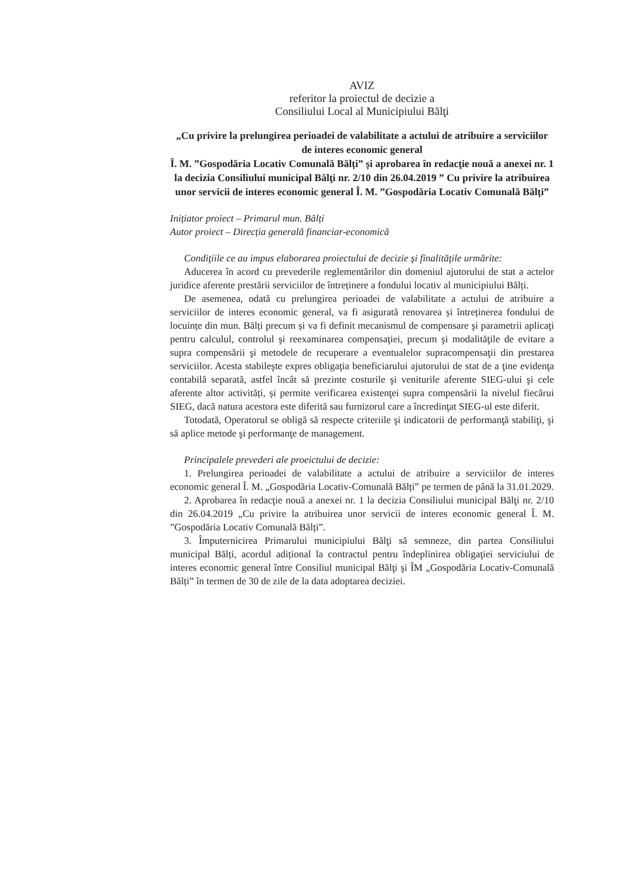AVIZ
referitor la proiectul de decizie a
Consiliului Local al Municipiului Bălţi
„Cu privire la prelungirea perioadei de valabilitate a actului de atribuire a serviciilor de interes economic general
Î. M. ”Gospodăria Locativ Comunală Bălți” și aprobarea în redacţie nouă a anexei nr. 1 la decizia Consiliului municipal Bălţi nr. 2/10 din 26.04.2019 ” Cu privire la atribuirea unor servicii de interes economic general Î. M. ”Gospodăria Locativ Comunală Bălți”
Inițiator proiect – Primarul mun. Bălți
Autor proiect – Direcția generală financiar-economică
Condiţiile ce au impus elaborarea proiectului de decizie şi finalităţile urmărite:
Aducerea în acord cu prevederile reglementărilor din domeniul ajutorului de stat a actelor juridice aferente prestării serviciilor de întreținere a fondului locativ al municipiului Bălți.
De asemenea, odată cu prelungirea perioadei de valabilitate a actului de atribuire a serviciilor de interes economic general, va fi asigurată renovarea și întreținerea fondului de locuințe din mun. Bălți precum și va fi definit mecanismul de compensare şi parametrii aplicaţi pentru calculul, controlul şi reexaminarea compensaţiei, precum şi modalităţile de evitare a supra compensării şi metodele de recuperare a eventualelor supracompensaţii din prestarea serviciilor. Acesta stabileşte expres obligaţia beneficiarului ajutorului de stat de a ţine evidenţa contabilă separată, astfel încât să prezinte costurile şi veniturile aferente SIEG-ului şi cele aferente altor activități, și permite verificarea existenţei supra compensării la nivelul fiecărui SIEG, dacă natura acestora este diferită sau furnizorul care a încredinţat SIEG-ul este diferit.
Totodată, Operatorul se obligă să respecte criteriile şi indicatorii de performanţă stabiliţi, şi să aplice metode şi performanţe de management.
Principalele prevederi ale proeictului de decizie:
1. Prelungirea perioadei de valabilitate a actului de atribuire a serviciilor de interes economic general Î. M. „Gospodăria Locativ-Comunală Bălți” pe termen de până la 31.01.2029.
2. Aprobarea în redacţie nouă a anexei nr. 1 la decizia Consiliului municipal Bălţi nr. 2/10 din 26.04.2019 „Cu privire la atribuirea unor servicii de interes economic general Î. M. ”Gospodăria Locativ Comunală Bălți”.
3. Împuternicirea Primarului municipiului Bălţi să semneze, din partea Consiliului municipal Bălți, acordul adițional la contractul pentru îndeplinirea obligaţiei serviciului de interes economic general între Consiliul municipal Bălţi şi ÎM „Gospodăria Locativ-Comunală Bălți” în termen de 30 de zile de la data adoptarea deciziei.